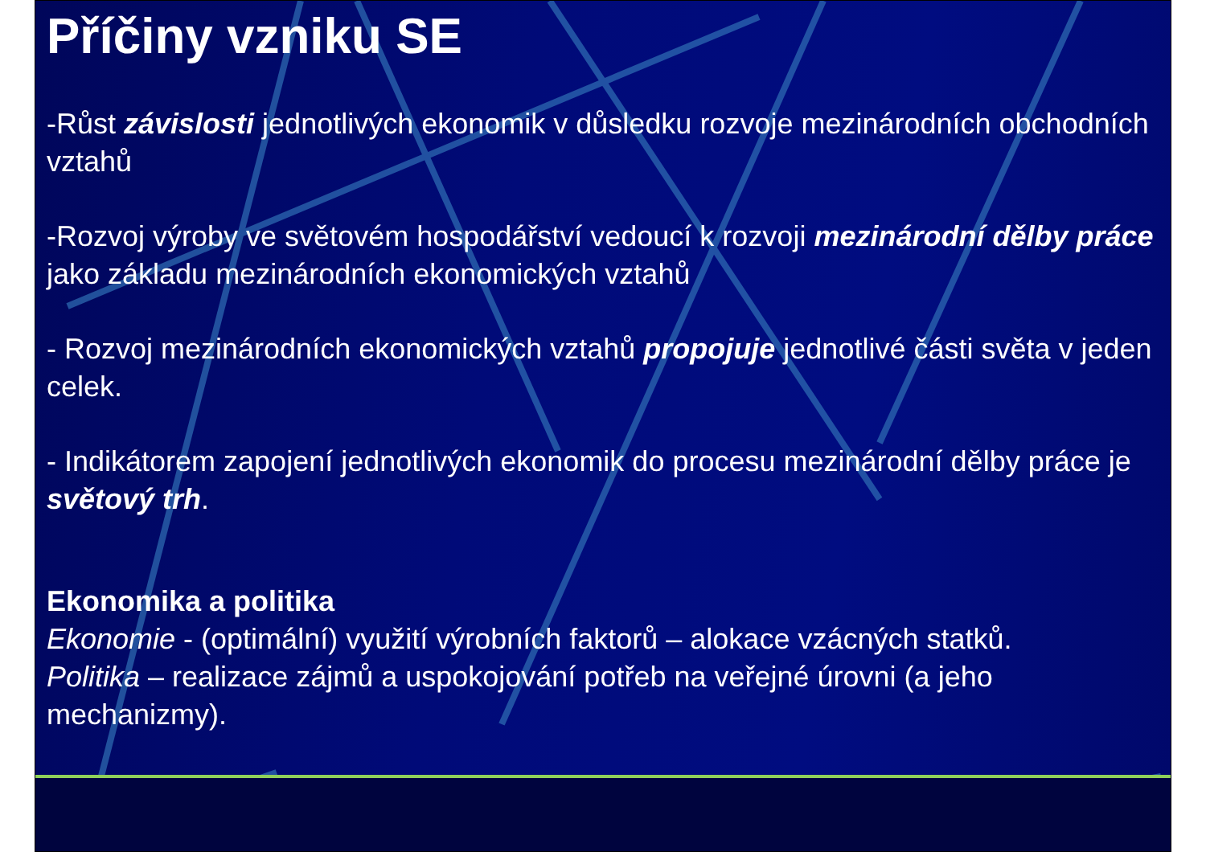Příčiny vzniku SE
-Růst závislosti jednotlivých ekonomik v důsledku rozvoje mezinárodních obchodních vztahů
-Rozvoj výroby ve světovém hospodářství vedoucí k rozvoji mezinárodní dělby práce jako základu mezinárodních ekonomických vztahů
- Rozvoj mezinárodních ekonomických vztahů propojuje jednotlivé části světa v jeden celek.
- Indikátorem zapojení jednotlivých ekonomik do procesu mezinárodní dělby práce je světový trh.
Ekonomika a politika
Ekonomie - (optimální) využití výrobních faktorů – alokace vzácných statků.
Politika – realizace zájmů a uspokojování potřeb na veřejné úrovni (a jeho mechanizmy).